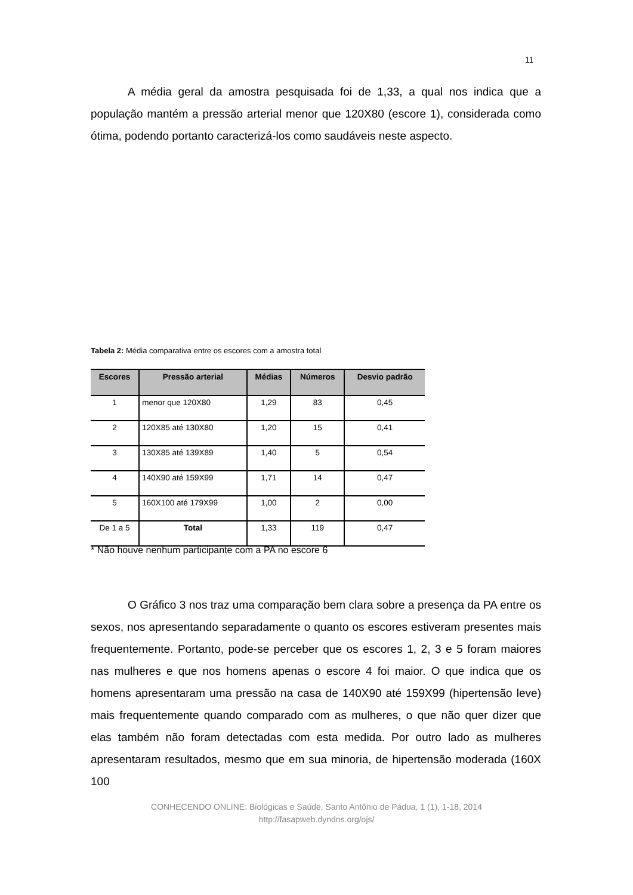11
A média geral da amostra pesquisada foi de 1,33, a qual nos indica que a população mantém a pressão arterial menor que 120X80 (escore 1), considerada como ótima, podendo portanto caracterizá-los como saudáveis neste aspecto.
Tabela 2: Média comparativa entre os escores com a amostra total
| Escores | Pressão arterial | Médias | Números | Desvio padrão |
| --- | --- | --- | --- | --- |
| 1 | menor que 120X80 | 1,29 | 83 | 0,45 |
| 2 | 120X85 até 130X80 | 1,20 | 15 | 0,41 |
| 3 | 130X85 até 139X89 | 1,40 | 5 | 0,54 |
| 4 | 140X90 até 159X99 | 1,71 | 14 | 0,47 |
| 5 | 160X100 até 179X99 | 1,00 | 2 | 0,00 |
| De 1 a 5 | Total | 1,33 | 119 | 0,47 |
* Não houve nenhum participante com a PA no escore 6
O Gráfico 3 nos traz uma comparação bem clara sobre a presença da PA entre os sexos, nos apresentando separadamente o quanto os escores estiveram presentes mais frequentemente. Portanto, pode-se perceber que os escores 1, 2, 3 e 5 foram maiores nas mulheres e que nos homens apenas o escore 4 foi maior. O que indica que os homens apresentaram uma pressão na casa de 140X90 até 159X99 (hipertensão leve) mais frequentemente quando comparado com as mulheres, o que não quer dizer que elas também não foram detectadas com esta medida. Por outro lado as mulheres apresentaram resultados, mesmo que em sua minoria, de hipertensão moderada (160X 100
CONHECENDO ONLINE: Biológicas e Saúde, Santo Antônio de Pádua, 1 (1), 1-18, 2014
http://fasapweb.dyndns.org/ojs/